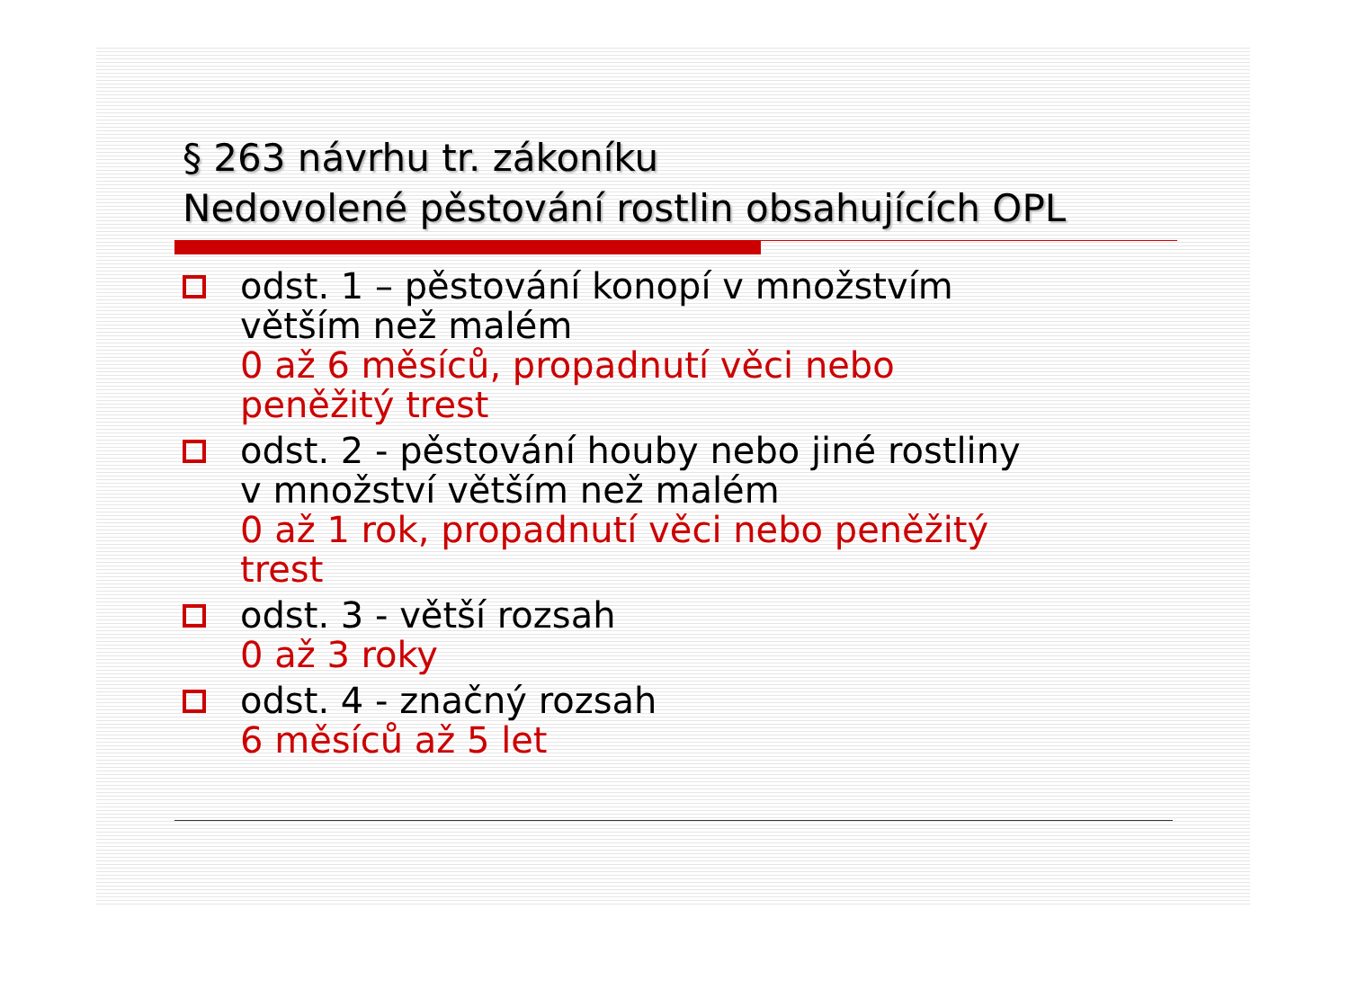§ 263 návrhu tr. zákoníku
Nedovolené pěstování rostlin obsahujících OPL
odst. 1 – pěstování konopí v množstvím
větším než malém
0 až 6 měsíců, propadnutí věci nebo
peněžitý trest
odst. 2 - pěstování houby nebo jiné rostliny
v množství větším než malém
0 až 1 rok, propadnutí věci nebo peněžitý
trest
odst. 3 - větší rozsah
0 až 3 roky
odst. 4 - značný rozsah
6 měsíců až 5 let